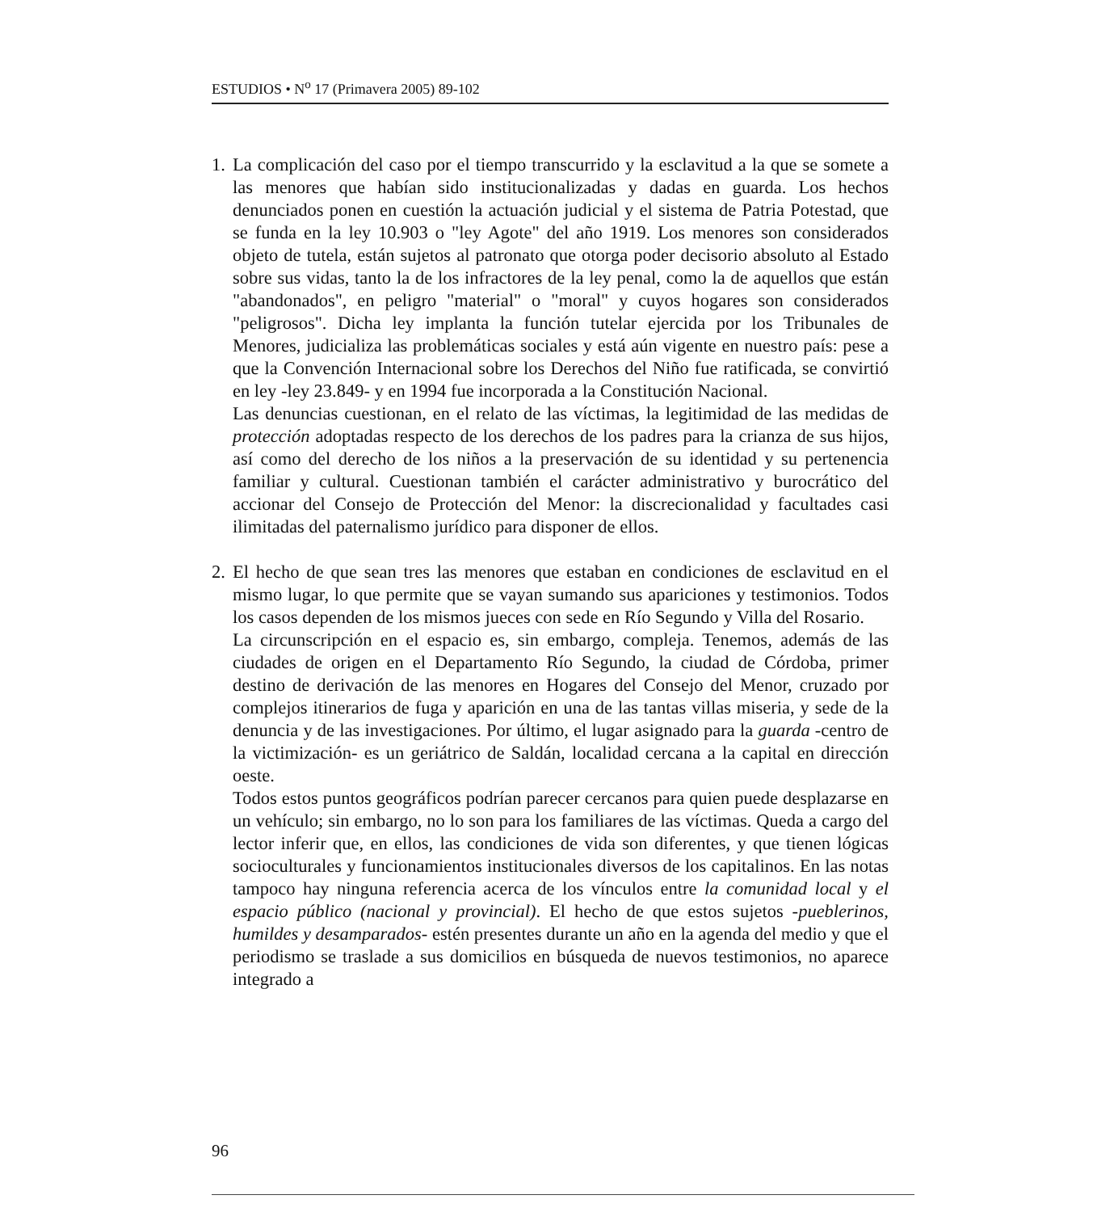ESTUDIOS • N<sup>o</sup> 17 (Primavera 2005) 89-102
1.
La complicación del caso por el tiempo transcurrido y la esclavitud a la que se somete a las menores que habían sido institucionalizadas y dadas en guarda. Los hechos denunciados ponen en cuestión la actuación judicial y el sistema de Patria Potestad, que se funda en la ley 10.903 o "ley Agote" del año 1919. Los menores son considerados objeto de tutela, están sujetos al patronato que otorga poder decisorio absoluto al Estado sobre sus vidas, tanto la de los infractores de la ley penal, como la de aquellos que están "abandonados", en peligro "material" o "moral" y cuyos hogares son considerados "peligrosos". Dicha ley implanta la función tutelar ejercida por los Tribunales de Menores, judicializa las problemáticas sociales y está aún vigente en nuestro país: pese a que la Convención Internacional sobre los Derechos del Niño fue ratificada, se convirtió en ley -ley 23.849- y en 1994 fue incorporada a la Constitución Nacional.
Las denuncias cuestionan, en el relato de las víctimas, la legitimidad de las medidas de protección adoptadas respecto de los derechos de los padres para la crianza de sus hijos, así como del derecho de los niños a la preservación de su identidad y su pertenencia familiar y cultural. Cuestionan también el carácter administrativo y burocrático del accionar del Consejo de Protección del Menor: la discrecionalidad y facultades casi ilimitadas del paternalismo jurídico para disponer de ellos.
2.
El hecho de que sean tres las menores que estaban en condiciones de esclavitud en el mismo lugar, lo que permite que se vayan sumando sus apariciones y testimonios. Todos los casos dependen de los mismos jueces con sede en Río Segundo y Villa del Rosario.
La circunscripción en el espacio es, sin embargo, compleja. Tenemos, además de las ciudades de origen en el Departamento Río Segundo, la ciudad de Córdoba, primer destino de derivación de las menores en Hogares del Consejo del Menor, cruzado por complejos itinerarios de fuga y aparición en una de las tantas villas miseria, y sede de la denuncia y de las investigaciones. Por último, el lugar asignado para la guarda -centro de la victimización- es un geriátrico de Saldán, localidad cercana a la capital en dirección oeste.
Todos estos puntos geográficos podrían parecer cercanos para quien puede desplazarse en un vehículo; sin embargo, no lo son para los familiares de las víctimas. Queda a cargo del lector inferir que, en ellos, las condiciones de vida son diferentes, y que tienen lógicas socioculturales y funcionamientos institucionales diversos de los capitalinos. En las notas tampoco hay ninguna referencia acerca de los vínculos entre la comunidad local y el espacio público (nacional y provincial). El hecho de que estos sujetos -pueblerinos, humildes y desamparados- estén presentes durante un año en la agenda del medio y que el periodismo se traslade a sus domicilios en búsqueda de nuevos testimonios, no aparece integrado a
96